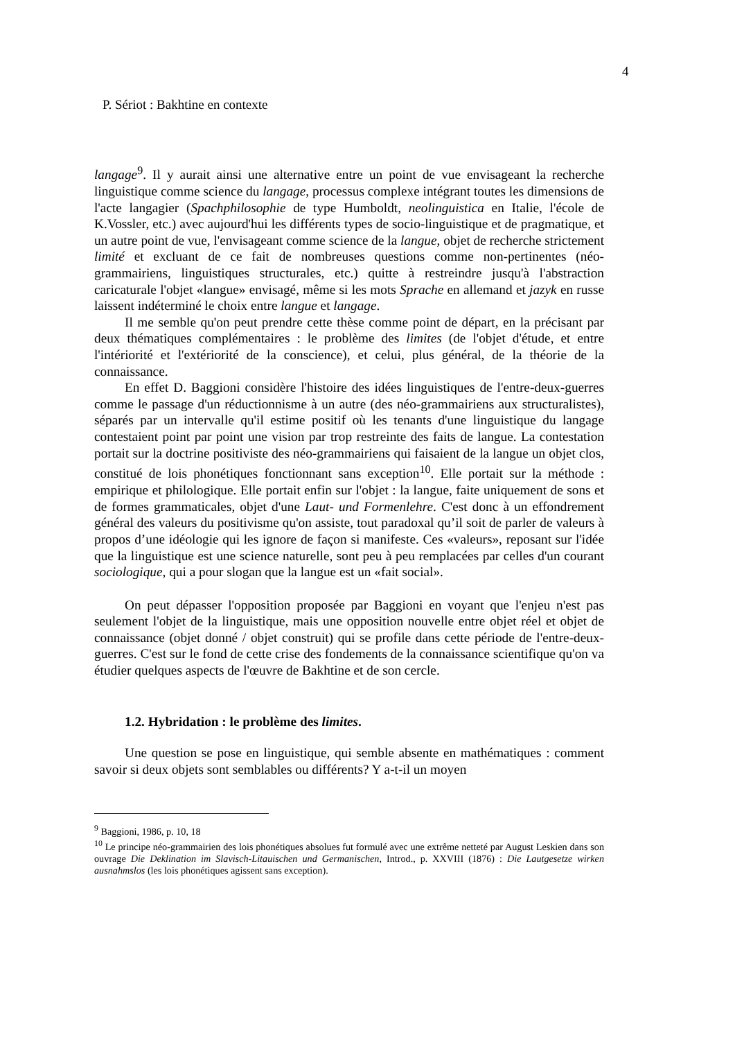4
P. Sériot : Bakhtine en contexte
langage<sup>9</sup>. Il y aurait ainsi une alternative entre un point de vue envisageant la recherche linguistique comme science du langage, processus complexe intégrant toutes les dimensions de l'acte langagier (Spachphilosophie de type Humboldt, neolinguistica en Italie, l'école de K.Vossler, etc.) avec aujourd'hui les différents types de socio-linguistique et de pragmatique, et un autre point de vue, l'envisageant comme science de la langue, objet de recherche strictement limité et excluant de ce fait de nombreuses questions comme non-pertinentes (néo-grammairiens, linguistiques structurales, etc.) quitte à restreindre jusqu'à l'abstraction caricaturale l'objet «langue» envisagé, même si les mots Sprache en allemand et jazyk en russe laissent indéterminé le choix entre langue et langage.
Il me semble qu'on peut prendre cette thèse comme point de départ, en la précisant par deux thématiques complémentaires : le problème des limites (de l'objet d'étude, et entre l'intériorité et l'extériorité de la conscience), et celui, plus général, de la théorie de la connaissance.
En effet D. Baggioni considère l'histoire des idées linguistiques de l'entre-deux-guerres comme le passage d'un réductionnisme à un autre (des néo-grammairiens aux structuralistes), séparés par un intervalle qu'il estime positif où les tenants d'une linguistique du langage contestaient point par point une vision par trop restreinte des faits de langue. La contestation portait sur la doctrine positiviste des néo-grammairiens qui faisaient de la langue un objet clos, constitué de lois phonétiques fonctionnant sans exception<sup>10</sup>. Elle portait sur la méthode : empirique et philologique. Elle portait enfin sur l'objet : la langue, faite uniquement de sons et de formes grammaticales, objet d'une Laut- und Formenlehre. C'est donc à un effondrement général des valeurs du positivisme qu'on assiste, tout paradoxal qu’il soit de parler de valeurs à propos d’une idéologie qui les ignore de façon si manifeste. Ces «valeurs», reposant sur l'idée que la linguistique est une science naturelle, sont peu à peu remplacées par celles d'un courant sociologique, qui a pour slogan que la langue est un «fait social».
On peut dépasser l'opposition proposée par Baggioni en voyant que l'enjeu n'est pas seulement l'objet de la linguistique, mais une opposition nouvelle entre objet réel et objet de connaissance (objet donné / objet construit) qui se profile dans cette période de l'entre-deux-guerres. C'est sur le fond de cette crise des fondements de la connaissance scientifique qu'on va étudier quelques aspects de l'œuvre de Bakhtine et de son cercle.
1.2. Hybridation : le problème des limites.
Une question se pose en linguistique, qui semble absente en mathématiques : comment savoir si deux objets sont semblables ou différents? Y a-t-il un moyen
<sup>9</sup> Baggioni, 1986, p. 10, 18
<sup>10</sup> Le principe néo-grammairien des lois phonétiques absolues fut formulé avec une extrême netteté par August Leskien dans son ouvrage Die Deklination im Slavisch-Litauischen und Germanischen, Introd., p. XXVIII (1876) : Die Lautgesetze wirken ausnahmslos (les lois phonétiques agissent sans exception).